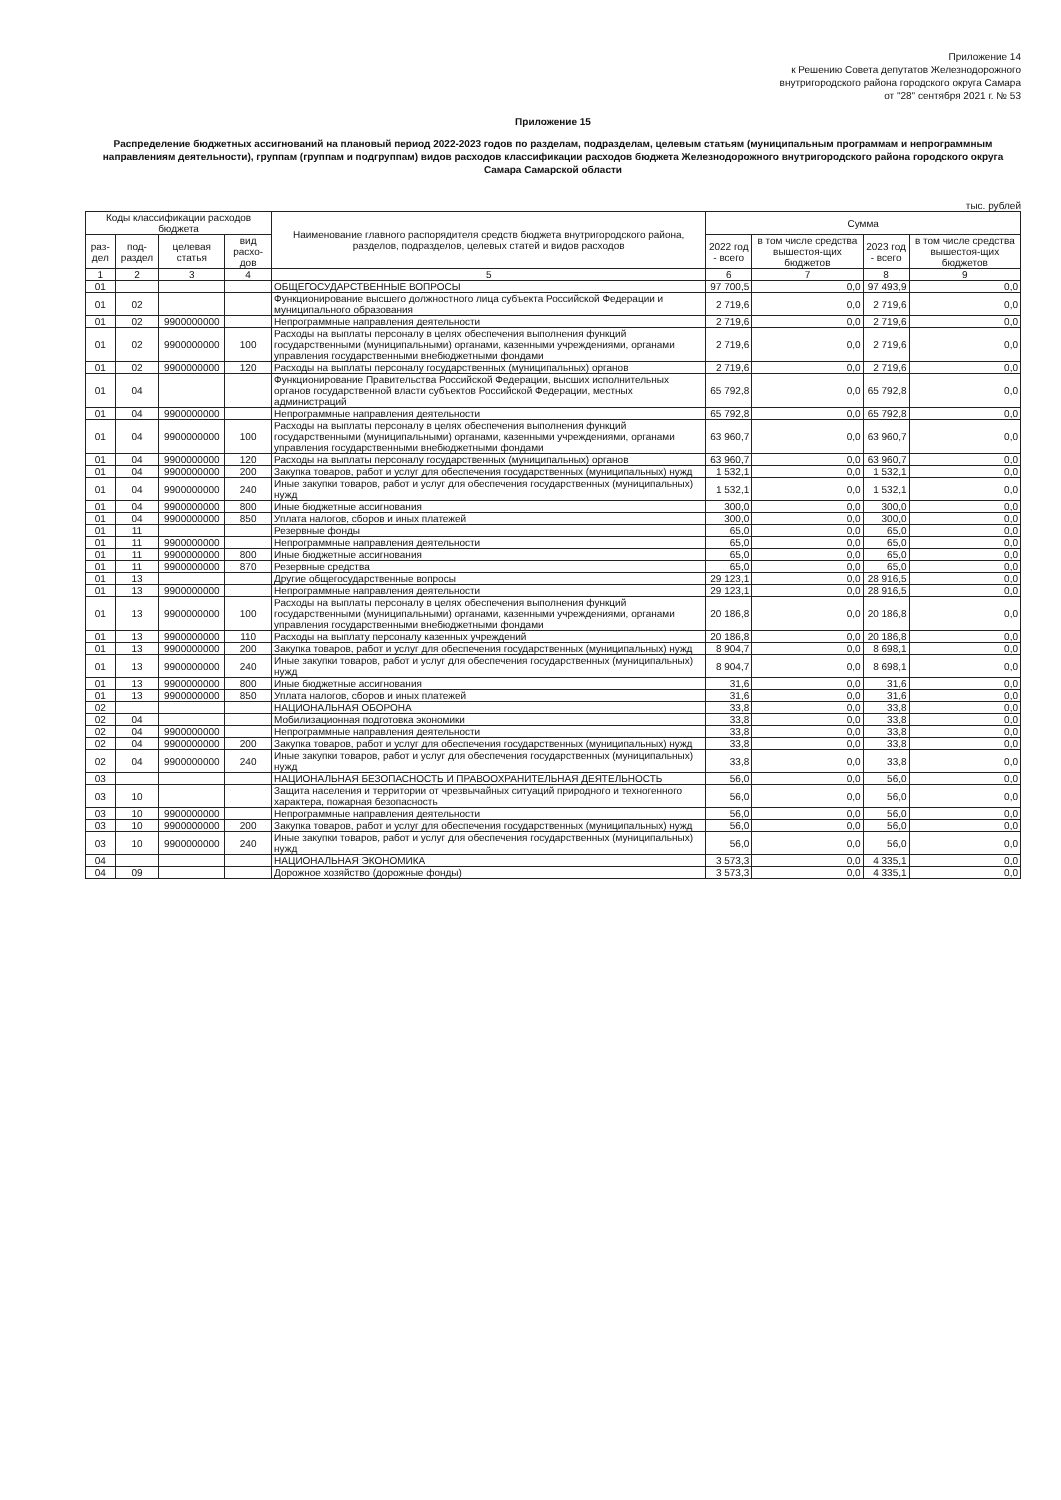Приложение 14
к Решению Совета депутатов Железнодорожного
внутригородского района городского округа Самара
от "28" сентября 2021 г. № 53
Приложение 15
Распределение бюджетных ассигнований на плановый период 2022-2023 годов по разделам, подразделам, целевым статьям (муниципальным программам и непрограммным направлениям деятельности), группам (группам и подгруппам) видов расходов классификации расходов бюджета Железнодорожного внутригородского района городского округа Самара Самарской области
тыс. рублей
| Коды классификации расходов бюджета | | | | Наименование главного распорядителя средств бюджета внутригородского района, разделов, подразделов, целевых статей и видов расходов | Сумма | | | |
| --- | --- | --- | --- | --- | --- | --- | --- | --- |
| раз-дел | под-раздел | целевая статья | вид расхо-дов | | 2022 год - всего | в том числе средства вышестоя-щих бюджетов | 2023 год - всего | в том числе средства вышестоя-щих бюджетов |
| 1 | 2 | 3 | 4 | 5 | 6 | 7 | 8 | 9 |
| 01 | | | | ОБЩЕГОСУДАРСТВЕННЫЕ ВОПРОСЫ | 97 700,5 | 0,0 | 97 493,9 | 0,0 |
| 01 | 02 | | | Функционирование высшего должностного лица субъекта Российской Федерации и муниципального образования | 2 719,6 | 0,0 | 2 719,6 | 0,0 |
| 01 | 02 | 9900000000 | | Непрограммные направления деятельности | 2 719,6 | 0,0 | 2 719,6 | 0,0 |
| 01 | 02 | 9900000000 | 100 | Расходы на выплаты персоналу в целях обеспечения выполнения функций государственными (муниципальными) органами, казенными учреждениями, органами управления государственными внебюджетными фондами | 2 719,6 | 0,0 | 2 719,6 | 0,0 |
| 01 | 02 | 9900000000 | 120 | Расходы на выплаты персоналу государственных (муниципальных) органов | 2 719,6 | 0,0 | 2 719,6 | 0,0 |
| 01 | 04 | | | Функционирование Правительства Российской Федерации, высших исполнительных органов государственной власти субъектов Российской Федерации, местных администраций | 65 792,8 | 0,0 | 65 792,8 | 0,0 |
| 01 | 04 | 9900000000 | | Непрограммные направления деятельности | 65 792,8 | 0,0 | 65 792,8 | 0,0 |
| 01 | 04 | 9900000000 | 100 | Расходы на выплаты персоналу в целях обеспечения выполнения функций государственными (муниципальными) органами, казенными учреждениями, органами управления государственными внебюджетными фондами | 63 960,7 | 0,0 | 63 960,7 | 0,0 |
| 01 | 04 | 9900000000 | 120 | Расходы на выплаты персоналу государственных (муниципальных) органов | 63 960,7 | 0,0 | 63 960,7 | 0,0 |
| 01 | 04 | 9900000000 | 200 | Закупка товаров, работ и услуг для обеспечения государственных (муниципальных) нужд | 1 532,1 | 0,0 | 1 532,1 | 0,0 |
| 01 | 04 | 9900000000 | 240 | Иные закупки товаров, работ и услуг для обеспечения государственных (муниципальных) нужд | 1 532,1 | 0,0 | 1 532,1 | 0,0 |
| 01 | 04 | 9900000000 | 800 | Иные бюджетные ассигнования | 300,0 | 0,0 | 300,0 | 0,0 |
| 01 | 04 | 9900000000 | 850 | Уплата налогов, сборов и иных платежей | 300,0 | 0,0 | 300,0 | 0,0 |
| 01 | 11 | | | Резервные фонды | 65,0 | 0,0 | 65,0 | 0,0 |
| 01 | 11 | 9900000000 | | Непрограммные направления деятельности | 65,0 | 0,0 | 65,0 | 0,0 |
| 01 | 11 | 9900000000 | 800 | Иные бюджетные ассигнования | 65,0 | 0,0 | 65,0 | 0,0 |
| 01 | 11 | 9900000000 | 870 | Резервные средства | 65,0 | 0,0 | 65,0 | 0,0 |
| 01 | 13 | | | Другие общегосударственные вопросы | 29 123,1 | 0,0 | 28 916,5 | 0,0 |
| 01 | 13 | 9900000000 | | Непрограммные направления деятельности | 29 123,1 | 0,0 | 28 916,5 | 0,0 |
| 01 | 13 | 9900000000 | 100 | Расходы на выплаты персоналу в целях обеспечения выполнения функций государственными (муниципальными) органами, казенными учреждениями, органами управления государственными внебюджетными фондами | 20 186,8 | 0,0 | 20 186,8 | 0,0 |
| 01 | 13 | 9900000000 | 110 | Расходы на выплату персоналу казенных учреждений | 20 186,8 | 0,0 | 20 186,8 | 0,0 |
| 01 | 13 | 9900000000 | 200 | Закупка товаров, работ и услуг для обеспечения государственных (муниципальных) нужд | 8 904,7 | 0,0 | 8 698,1 | 0,0 |
| 01 | 13 | 9900000000 | 240 | Иные закупки товаров, работ и услуг для обеспечения государственных (муниципальных) нужд | 8 904,7 | 0,0 | 8 698,1 | 0,0 |
| 01 | 13 | 9900000000 | 800 | Иные бюджетные ассигнования | 31,6 | 0,0 | 31,6 | 0,0 |
| 01 | 13 | 9900000000 | 850 | Уплата налогов, сборов и иных платежей | 31,6 | 0,0 | 31,6 | 0,0 |
| 02 | | | | НАЦИОНАЛЬНАЯ ОБОРОНА | 33,8 | 0,0 | 33,8 | 0,0 |
| 02 | 04 | | | Мобилизационная подготовка экономики | 33,8 | 0,0 | 33,8 | 0,0 |
| 02 | 04 | 9900000000 | | Непрограммные направления деятельности | 33,8 | 0,0 | 33,8 | 0,0 |
| 02 | 04 | 9900000000 | 200 | Закупка товаров, работ и услуг для обеспечения государственных (муниципальных) нужд | 33,8 | 0,0 | 33,8 | 0,0 |
| 02 | 04 | 9900000000 | 240 | Иные закупки товаров, работ и услуг для обеспечения государственных (муниципальных) нужд | 33,8 | 0,0 | 33,8 | 0,0 |
| 03 | | | | НАЦИОНАЛЬНАЯ БЕЗОПАСНОСТЬ И ПРАВООХРАНИТЕЛЬНАЯ ДЕЯТЕЛЬНОСТЬ | 56,0 | 0,0 | 56,0 | 0,0 |
| 03 | 10 | | | Защита населения и территории от чрезвычайных ситуаций природного и техногенного характера, пожарная безопасность | 56,0 | 0,0 | 56,0 | 0,0 |
| 03 | 10 | 9900000000 | | Непрограммные направления деятельности | 56,0 | 0,0 | 56,0 | 0,0 |
| 03 | 10 | 9900000000 | 200 | Закупка товаров, работ и услуг для обеспечения государственных (муниципальных) нужд | 56,0 | 0,0 | 56,0 | 0,0 |
| 03 | 10 | 9900000000 | 240 | Иные закупки товаров, работ и услуг для обеспечения государственных (муниципальных) нужд | 56,0 | 0,0 | 56,0 | 0,0 |
| 04 | | | | НАЦИОНАЛЬНАЯ ЭКОНОМИКА | 3 573,3 | 0,0 | 4 335,1 | 0,0 |
| 04 | 09 | | | Дорожное хозяйство (дорожные фонды) | 3 573,3 | 0,0 | 4 335,1 | 0,0 |